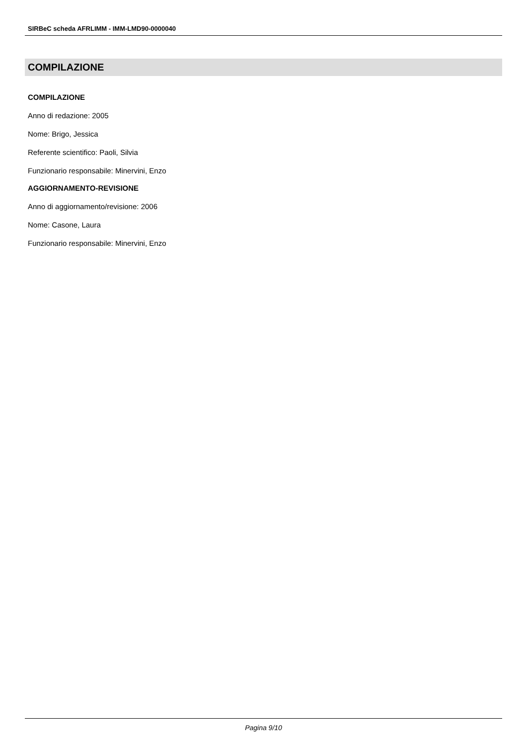SIRBeC scheda AFRLIMM - IMM-LMD90-0000040
COMPILAZIONE
COMPILAZIONE
Anno di redazione: 2005
Nome: Brigo, Jessica
Referente scientifico: Paoli, Silvia
Funzionario responsabile: Minervini, Enzo
AGGIORNAMENTO-REVISIONE
Anno di aggiornamento/revisione: 2006
Nome: Casone, Laura
Funzionario responsabile: Minervini, Enzo
Pagina 9/10